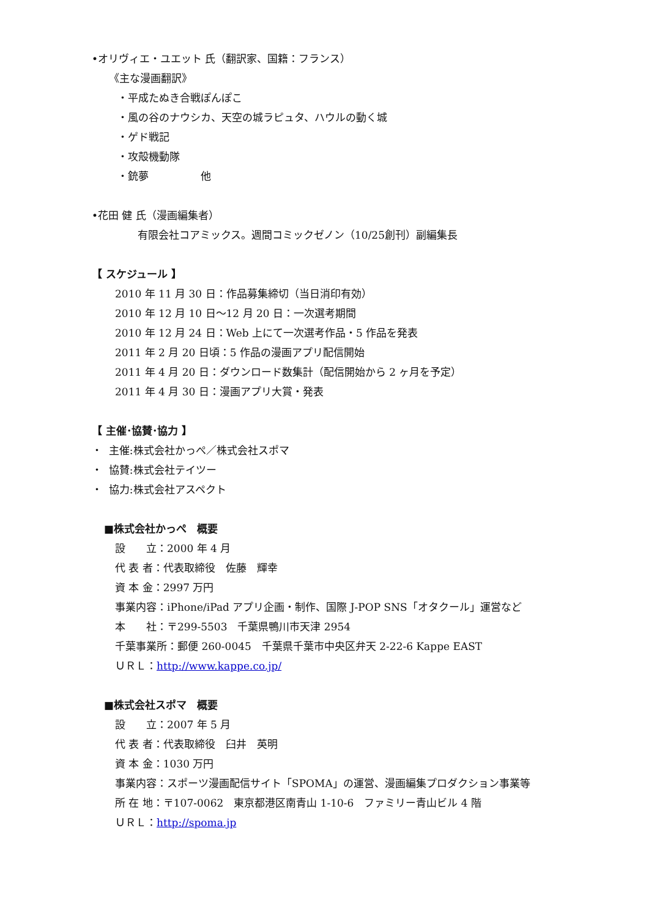•オリヴィエ・ユエット 氏（翻訳家、国籍：フランス）
《主な漫画翻訳》
・平成たぬき合戦ぽんぽこ
・風の谷のナウシカ、天空の城ラピュタ、ハウルの動く城
・ゲド戦記
・攻殻機動隊
・銃夢　　　　　他
•花田 健 氏（漫画編集者）
有限会社コアミックス。週間コミックゼノン（10/25創刊）副編集長
【 スケジュール 】
2010 年 11 月 30 日：作品募集締切（当日消印有効）
2010 年 12 月 10 日～12 月 20 日：一次選考期間
2010 年 12 月 24 日：Web 上にて一次選考作品・5 作品を発表
2011 年 2 月 20 日頃：5 作品の漫画アプリ配信開始
2011 年 4 月 20 日：ダウンロード数集計（配信開始から 2 ヶ月を予定）
2011 年 4 月 30 日：漫画アプリ大賞・発表
【 主催･協賛･協力 】
・ 主催:株式会社かっぺ／株式会社スポマ
・ 協賛:株式会社テイツー
・ 協力:株式会社アスペクト
■株式会社かっぺ　概要
設　　立：2000 年 4 月
代 表 者：代表取締役　佐藤　輝幸
資 本 金：2997 万円
事業内容：iPhone/iPad アプリ企画・制作、国際 J-POP SNS「オタクール」運営など
本　　社：〒299-5503　千葉県鴨川市天津 2954
千葉事業所：郵便 260-0045　千葉県千葉市中央区弁天 2-22-6 Kappe EAST
ＵＲＬ：http://www.kappe.co.jp/
■株式会社スポマ　概要
設　　立：2007 年 5 月
代 表 者：代表取締役　臼井　英明
資 本 金：1030 万円
事業内容：スポーツ漫画配信サイト「SPOMA」の運営、漫画編集プロダクション事業等
所 在 地：〒107-0062　東京都港区南青山 1-10-6　ファミリー青山ビル 4 階
ＵＲＬ：http://spoma.jp